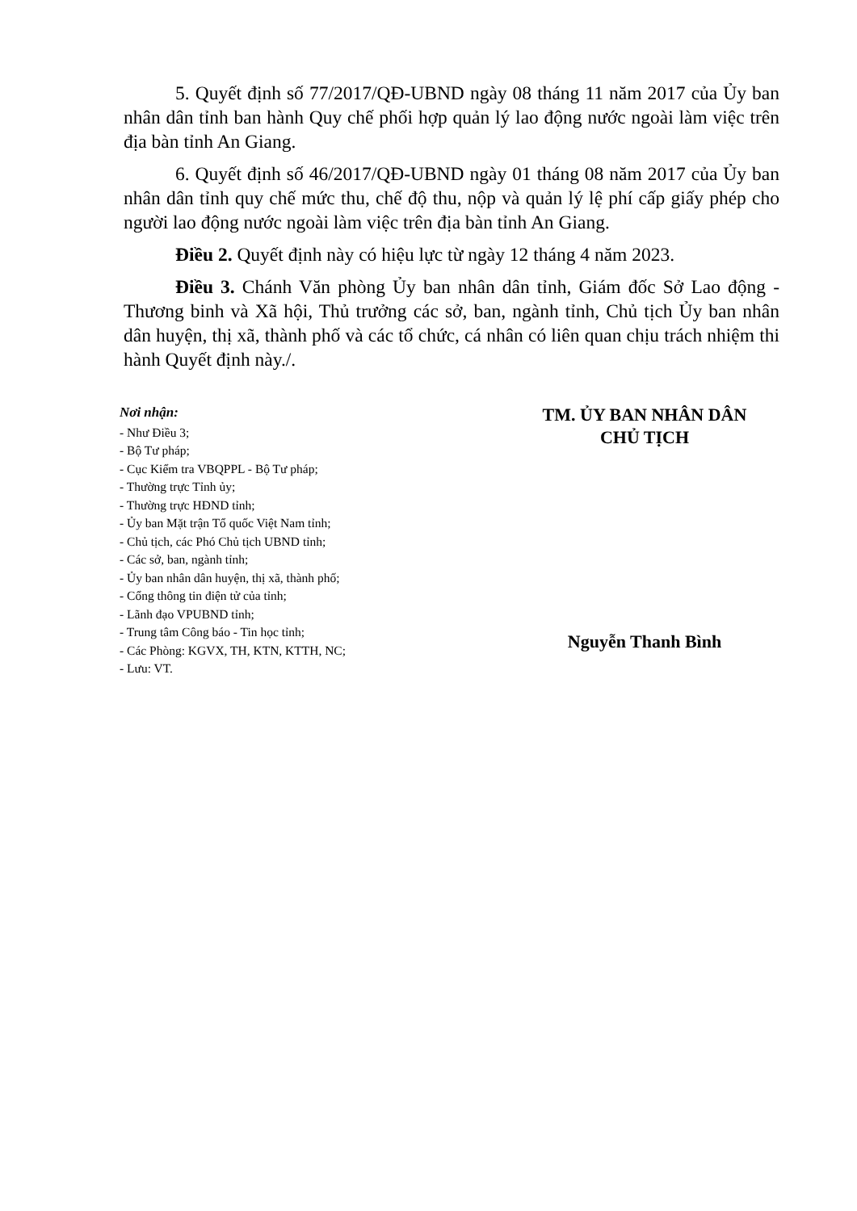5. Quyết định số 77/2017/QĐ-UBND ngày 08 tháng 11 năm 2017 của Ủy ban nhân dân tỉnh ban hành Quy chế phối hợp quản lý lao động nước ngoài làm việc trên địa bàn tỉnh An Giang.
6. Quyết định số 46/2017/QĐ-UBND ngày 01 tháng 08 năm 2017 của Ủy ban nhân dân tỉnh quy chế mức thu, chế độ thu, nộp và quản lý lệ phí cấp giấy phép cho người lao động nước ngoài làm việc trên địa bàn tỉnh An Giang.
Điều 2. Quyết định này có hiệu lực từ ngày 12 tháng 4 năm 2023.
Điều 3. Chánh Văn phòng Ủy ban nhân dân tỉnh, Giám đốc Sở Lao động - Thương binh và Xã hội, Thủ trưởng các sở, ban, ngành tỉnh, Chủ tịch Ủy ban nhân dân huyện, thị xã, thành phố và các tổ chức, cá nhân có liên quan chịu trách nhiệm thi hành Quyết định này./.
Nơi nhận:
- Như Điều 3;
- Bộ Tư pháp;
- Cục Kiểm tra VBQPPL - Bộ Tư pháp;
- Thường trực Tỉnh ủy;
- Thường trực HĐND tỉnh;
- Ủy ban Mặt trận Tổ quốc Việt Nam tỉnh;
- Chủ tịch, các Phó Chủ tịch UBND tỉnh;
- Các sở, ban, ngành tỉnh;
- Ủy ban nhân dân huyện, thị xã, thành phố;
- Cổng thông tin điện tử của tỉnh;
- Lãnh đạo VPUBND tỉnh;
- Trung tâm Công báo - Tin học tỉnh;
- Các Phòng: KGVX, TH, KTN, KTTH, NC;
- Lưu: VT.
TM. ỦY BAN NHÂN DÂN
CHỦ TỊCH
Nguyễn Thanh Bình